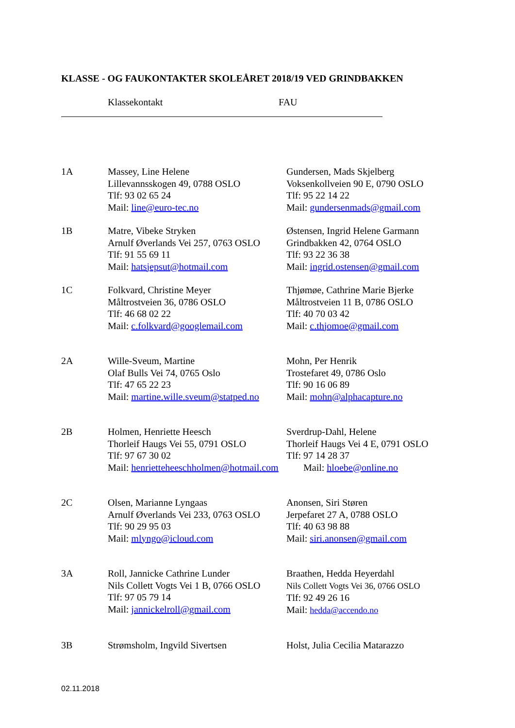KLASSE - OG FAUKONTAKTER SKOLEÅRET 2018/19 VED GRINDBAKKEN
Klassekontakt FAU
| 1A | Massey, Line Helene Lillevannsskogen 49, 0788 OSLO Tlf: 93 02 65 24 Mail: line@euro-tec.no | Gundersen, Mads Skjelberg Voksenkollveien 90 E, 0790 OSLO Tlf: 95 22 14 22 Mail: gundersenmads@gmail.com |
| 1B | Matre, Vibeke Stryken Arnulf Øverlands Vei 257, 0763 OSLO Tlf: 91 55 69 11 Mail: hatsjepsut@hotmail.com | Østensen, Ingrid Helene Garmann Grindbakken 42, 0764 OSLO Tlf: 93 22 36 38 Mail: ingrid.ostensen@gmail.com |
| 1C | Folkvard, Christine Meyer Måltrostveien 36, 0786 OSLO Tlf: 46 68 02 22 Mail: c.folkvard@googlemail.com | Thjømøe, Cathrine Marie Bjerke Måltrostveien 11 B, 0786 OSLO Tlf: 40 70 03 42 Mail: c.thjomoe@gmail.com |
| 2A | Wille-Sveum, Martine Olaf Bulls Vei 74, 0765 Oslo Tlf: 47 65 22 23 Mail: martine.wille.sveum@statped.no | Mohn, Per Henrik Trostefaret 49, 0786 Oslo Tlf: 90 16 06 89 Mail: mohn@alphacapture.no |
| 2B | Holmen, Henriette Heesch Thorleif Haugs Vei 55, 0791 OSLO Tlf: 97 67 30 02 Mail: henrietteheeschholmen@hotmail.com | Sverdrup-Dahl, Helene Thorleif Haugs Vei 4 E, 0791 OSLO Tlf: 97 14 28 37 Mail: hloebe@online.no |
| 2C | Olsen, Marianne Lyngaas Arnulf Øverlands Vei 233, 0763 OSLO Tlf: 90 29 95 03 Mail: mlyngo@icloud.com | Anonsen, Siri Støren Jerpefaret 27 A, 0788 OSLO Tlf: 40 63 98 88 Mail: siri.anonsen@gmail.com |
| 3A | Roll, Jannicke Cathrine Lunder Nils Collett Vogts Vei 1 B, 0766 OSLO Tlf: 97 05 79 14 Mail: jannickelroll@gmail.com | Braathen, Hedda Heyerdahl Nils Collett Vogts Vei 36, 0766 OSLO Tlf: 92 49 26 16 Mail: hedda@accendo.no |
| 3B | Strømsholm, Ingvild Sivertsen | Holst, Julia Cecilia Matarazzo |
02.11.2018